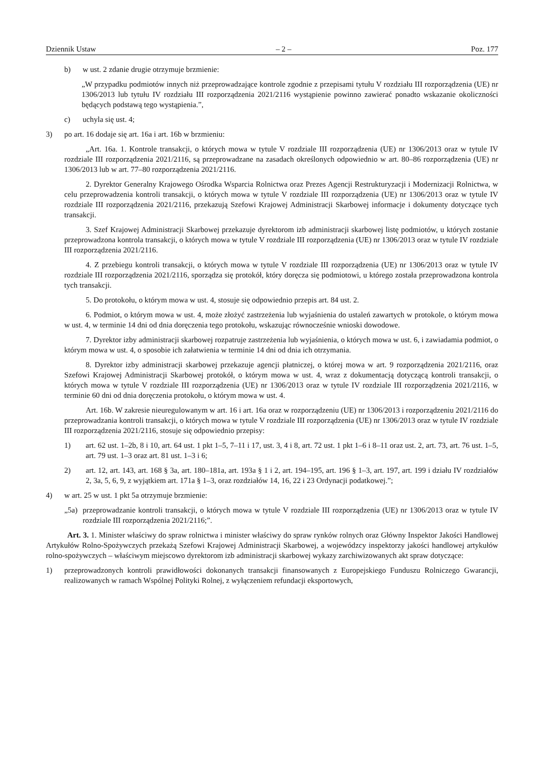Dziennik Ustaw – 2 – Poz. 177
b) w ust. 2 zdanie drugie otrzymuje brzmienie:
„W przypadku podmiotów innych niż przeprowadzające kontrole zgodnie z przepisami tytułu V rozdziału III rozporządzenia (UE) nr 1306/2013 lub tytułu IV rozdziału III rozporządzenia 2021/2116 wystąpienie powinno zawierać ponadto wskazanie okoliczności będących podstawą tego wystąpienia.”,
c) uchyla się ust. 4;
3) po art. 16 dodaje się art. 16a i art. 16b w brzmieniu:
„Art. 16a. 1. Kontrole transakcji, o których mowa w tytule V rozdziale III rozporządzenia (UE) nr 1306/2013 oraz w tytule IV rozdziale III rozporządzenia 2021/2116, są przeprowadzane na zasadach określonych odpowiednio w art. 80–86 rozporządzenia (UE) nr 1306/2013 lub w art. 77–80 rozporządzenia 2021/2116.
2. Dyrektor Generalny Krajowego Ośrodka Wsparcia Rolnictwa oraz Prezes Agencji Restrukturyzacji i Modernizacji Rolnictwa, w celu przeprowadzenia kontroli transakcji, o których mowa w tytule V rozdziale III rozporządzenia (UE) nr 1306/2013 oraz w tytule IV rozdziale III rozporządzenia 2021/2116, przekazują Szefowi Krajowej Administracji Skarbowej informacje i dokumenty dotyczące tych transakcji.
3. Szef Krajowej Administracji Skarbowej przekazuje dyrektorom izb administracji skarbowej listę podmiotów, u których zostanie przeprowadzona kontrola transakcji, o których mowa w tytule V rozdziale III rozporządzenia (UE) nr 1306/2013 oraz w tytule IV rozdziale III rozporządzenia 2021/2116.
4. Z przebiegu kontroli transakcji, o których mowa w tytule V rozdziale III rozporządzenia (UE) nr 1306/2013 oraz w tytule IV rozdziale III rozporządzenia 2021/2116, sporządza się protokół, który doręcza się podmiotowi, u którego została przeprowadzona kontrola tych transakcji.
5. Do protokołu, o którym mowa w ust. 4, stosuje się odpowiednio przepis art. 84 ust. 2.
6. Podmiot, o którym mowa w ust. 4, może złożyć zastrzeżenia lub wyjaśnienia do ustaleń zawartych w protokole, o którym mowa w ust. 4, w terminie 14 dni od dnia doręczenia tego protokołu, wskazując równocześnie wnioski dowodowe.
7. Dyrektor izby administracji skarbowej rozpatruje zastrzeżenia lub wyjaśnienia, o których mowa w ust. 6, i zawiadamia podmiot, o którym mowa w ust. 4, o sposobie ich załatwienia w terminie 14 dni od dnia ich otrzymania.
8. Dyrektor izby administracji skarbowej przekazuje agencji płatniczej, o której mowa w art. 9 rozporządzenia 2021/2116, oraz Szefowi Krajowej Administracji Skarbowej protokół, o którym mowa w ust. 4, wraz z dokumentacją dotyczącą kontroli transakcji, o których mowa w tytule V rozdziale III rozporządzenia (UE) nr 1306/2013 oraz w tytule IV rozdziale III rozporządzenia 2021/2116, w terminie 60 dni od dnia doręczenia protokołu, o którym mowa w ust. 4.
Art. 16b. W zakresie nieuregulowanym w art. 16 i art. 16a oraz w rozporządzeniu (UE) nr 1306/2013 i rozporządzeniu 2021/2116 do przeprowadzania kontroli transakcji, o których mowa w tytule V rozdziale III rozporządzenia (UE) nr 1306/2013 oraz w tytule IV rozdziale III rozporządzenia 2021/2116, stosuje się odpowiednio przepisy:
1) art. 62 ust. 1–2b, 8 i 10, art. 64 ust. 1 pkt 1–5, 7–11 i 17, ust. 3, 4 i 8, art. 72 ust. 1 pkt 1–6 i 8–11 oraz ust. 2, art. 73, art. 76 ust. 1–5, art. 79 ust. 1–3 oraz art. 81 ust. 1–3 i 6;
2) art. 12, art. 143, art. 168 § 3a, art. 180–181a, art. 193a § 1 i 2, art. 194–195, art. 196 § 1–3, art. 197, art. 199 i działu IV rozdziałów 2, 3a, 5, 6, 9, z wyjątkiem art. 171a § 1–3, oraz rozdziałów 14, 16, 22 i 23 Ordynacji podatkowej.”;
4) w art. 25 w ust. 1 pkt 5a otrzymuje brzmienie:
„5a) przeprowadzanie kontroli transakcji, o których mowa w tytule V rozdziale III rozporządzenia (UE) nr 1306/2013 oraz w tytule IV rozdziale III rozporządzenia 2021/2116;”.
Art. 3. 1. Minister właściwy do spraw rolnictwa i minister właściwy do spraw rynków rolnych oraz Główny Inspektor Jakości Handlowej Artykułów Rolno-Spożywczych przekażą Szefowi Krajowej Administracji Skarbowej, a wojewódzcy inspektorzy jakości handlowej artykułów rolno-spożywczych – właściwym miejscowo dyrektorom izb administracji skarbowej wykazy zarchiwizowanych akt spraw dotyczące:
1) przeprowadzonych kontroli prawidłowości dokonanych transakcji finansowanych z Europejskiego Funduszu Rolniczego Gwarancji, realizowanych w ramach Wspólnej Polityki Rolnej, z wyłączeniem refundacji eksportowych,